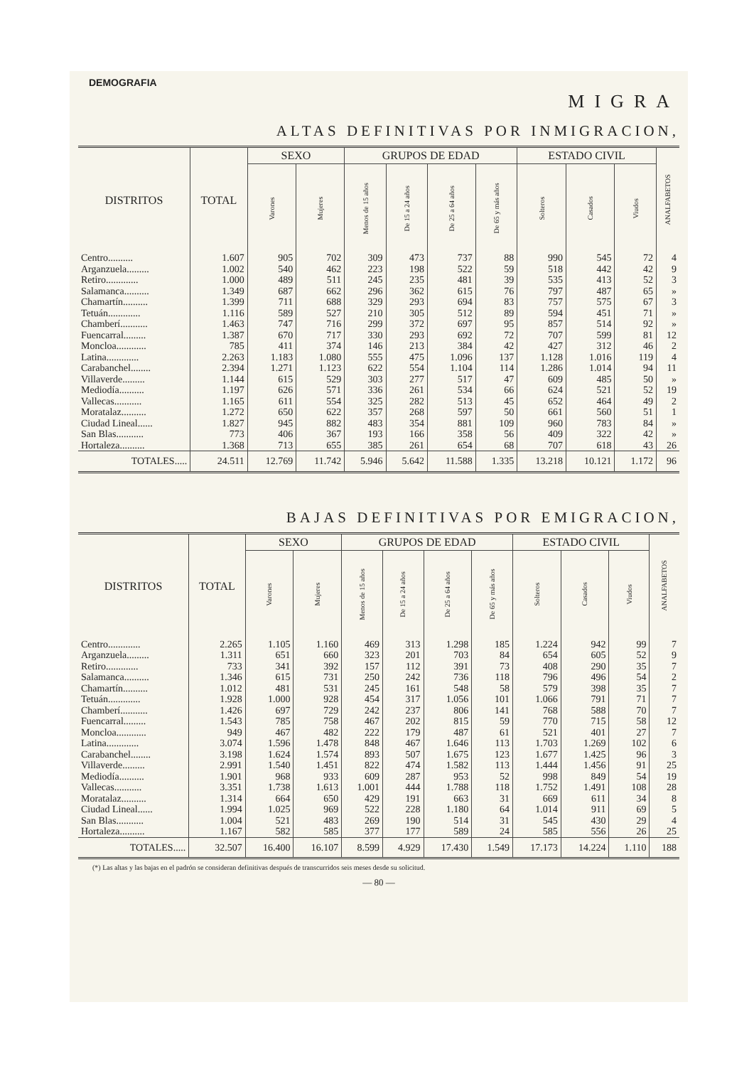DEMOGRAFIA
MIGRA
ALTAS DEFINITIVAS POR INMIGRACION,
| DISTRITOS | TOTAL | SEXO | | GRUPOS DE EDAD | | | | ESTADO CIVIL | | | ANALFABETOS |
| --- | --- | --- | --- | --- | --- | --- | --- | --- | --- | --- | --- |
| | | Varones | Mujeres | Menos de 15 años | De 15 a 24 años | De 25 a 64 años | De 65 y más años | Solteros | Casados | Viudos | |
| Centro.......... | 1.607 | 905 | 702 | 309 | 473 | 737 | 88 | 990 | 545 | 72 | 4 |
| Arganzuela......... | 1.002 | 540 | 462 | 223 | 198 | 522 | 59 | 518 | 442 | 42 | 9 |
| Retiro............. | 1.000 | 489 | 511 | 245 | 235 | 481 | 39 | 535 | 413 | 52 | 3 |
| Salamanca.......... | 1.349 | 687 | 662 | 296 | 362 | 615 | 76 | 797 | 487 | 65 | » |
| Chamartín.......... | 1.399 | 711 | 688 | 329 | 293 | 694 | 83 | 757 | 575 | 67 | 3 |
| Tetuán............. | 1.116 | 589 | 527 | 210 | 305 | 512 | 89 | 594 | 451 | 71 | » |
| Chamberí........... | 1.463 | 747 | 716 | 299 | 372 | 697 | 95 | 857 | 514 | 92 | » |
| Fuencarral......... | 1.387 | 670 | 717 | 330 | 293 | 692 | 72 | 707 | 599 | 81 | 12 |
| Moncloa............ | 785 | 411 | 374 | 146 | 213 | 384 | 42 | 427 | 312 | 46 | 2 |
| Latina............. | 2.263 | 1.183 | 1.080 | 555 | 475 | 1.096 | 137 | 1.128 | 1.016 | 119 | 4 |
| Carabanchel........ | 2.394 | 1.271 | 1.123 | 622 | 554 | 1.104 | 114 | 1.286 | 1.014 | 94 | 11 |
| Villaverde......... | 1.144 | 615 | 529 | 303 | 277 | 517 | 47 | 609 | 485 | 50 | » |
| Mediodía.......... | 1.197 | 626 | 571 | 336 | 261 | 534 | 66 | 624 | 521 | 52 | 19 |
| Vallecas........... | 1.165 | 611 | 554 | 325 | 282 | 513 | 45 | 652 | 464 | 49 | 2 |
| Moratalaz.......... | 1.272 | 650 | 622 | 357 | 268 | 597 | 50 | 661 | 560 | 51 | 1 |
| Ciudad Lineal...... | 1.827 | 945 | 882 | 483 | 354 | 881 | 109 | 960 | 783 | 84 | » |
| San Blas........... | 773 | 406 | 367 | 193 | 166 | 358 | 56 | 409 | 322 | 42 | » |
| Hortaleza.......... | 1.368 | 713 | 655 | 385 | 261 | 654 | 68 | 707 | 618 | 43 | 26 |
| TOTALES..... | 24.511 | 12.769 | 11.742 | 5.946 | 5.642 | 11.588 | 1.335 | 13.218 | 10.121 | 1.172 | 96 |
BAJAS DEFINITIVAS POR EMIGRACION,
| DISTRITOS | TOTAL | SEXO | | GRUPOS DE EDAD | | | | ESTADO CIVIL | | | ANALFABETOS |
| --- | --- | --- | --- | --- | --- | --- | --- | --- | --- | --- | --- |
| | | Varones | Mujeres | Menos de 15 años | De 15 a 24 años | De 25 a 64 años | De 65 y más años | Solteros | Casados | Viudos | |
| Centro............. | 2.265 | 1.105 | 1.160 | 469 | 313 | 1.298 | 185 | 1.224 | 942 | 99 | 7 |
| Arganzuela......... | 1.311 | 651 | 660 | 323 | 201 | 703 | 84 | 654 | 605 | 52 | 9 |
| Retiro............. | 733 | 341 | 392 | 157 | 112 | 391 | 73 | 408 | 290 | 35 | 7 |
| Salamanca.......... | 1.346 | 615 | 731 | 250 | 242 | 736 | 118 | 796 | 496 | 54 | 2 |
| Chamartín.......... | 1.012 | 481 | 531 | 245 | 161 | 548 | 58 | 579 | 398 | 35 | 7 |
| Tetuán............. | 1.928 | 1.000 | 928 | 454 | 317 | 1.056 | 101 | 1.066 | 791 | 71 | 7 |
| Chamberí........... | 1.426 | 697 | 729 | 242 | 237 | 806 | 141 | 768 | 588 | 70 | 7 |
| Fuencarral......... | 1.543 | 785 | 758 | 467 | 202 | 815 | 59 | 770 | 715 | 58 | 12 |
| Moncloa............ | 949 | 467 | 482 | 222 | 179 | 487 | 61 | 521 | 401 | 27 | 7 |
| Latina............. | 3.074 | 1.596 | 1.478 | 848 | 467 | 1.646 | 113 | 1.703 | 1.269 | 102 | 6 |
| Carabanchel........ | 3.198 | 1.624 | 1.574 | 893 | 507 | 1.675 | 123 | 1.677 | 1.425 | 96 | 3 |
| Villaverde......... | 2.991 | 1.540 | 1.451 | 822 | 474 | 1.582 | 113 | 1.444 | 1.456 | 91 | 25 |
| Mediodía.......... | 1.901 | 968 | 933 | 609 | 287 | 953 | 52 | 998 | 849 | 54 | 19 |
| Vallecas........... | 3.351 | 1.738 | 1.613 | 1.001 | 444 | 1.788 | 118 | 1.752 | 1.491 | 108 | 28 |
| Moratalaz.......... | 1.314 | 664 | 650 | 429 | 191 | 663 | 31 | 669 | 611 | 34 | 8 |
| Ciudad Lineal...... | 1.994 | 1.025 | 969 | 522 | 228 | 1.180 | 64 | 1.014 | 911 | 69 | 5 |
| San Blas........... | 1.004 | 521 | 483 | 269 | 190 | 514 | 31 | 545 | 430 | 29 | 4 |
| Hortaleza.......... | 1.167 | 582 | 585 | 377 | 177 | 589 | 24 | 585 | 556 | 26 | 25 |
| TOTALES..... | 32.507 | 16.400 | 16.107 | 8.599 | 4.929 | 17.430 | 1.549 | 17.173 | 14.224 | 1.110 | 188 |
(*) Las altas y las bajas en el padrón se consideran definitivas después de transcurridos seis meses desde su solicitud.
— 80 —